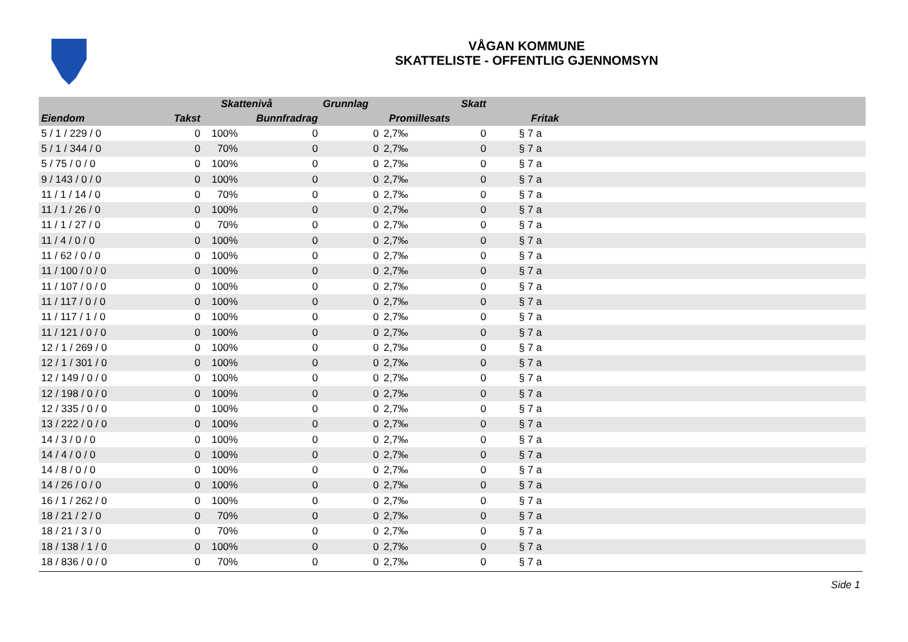VÅGAN KOMMUNE
SKATTELISTE - OFFENTLIG GJENNOMSYN
| | | Skattenivå | | Grunnlag | | Skatt | | |
| --- | --- | --- | --- | --- | --- | --- | --- | --- |
| Eiendom | Takst | | Bunnfradrag | | Promillesats | | Fritak | |
| 5 / 1 / 229 / 0 | 0 | 100% | 0 | 0 | 2,7‰ | 0 | § 7 a | |
| 5 / 1 / 344 / 0 | 0 | 70% | 0 | 0 | 2,7‰ | 0 | § 7 a | |
| 5 / 75 / 0 / 0 | 0 | 100% | 0 | 0 | 2,7‰ | 0 | § 7 a | |
| 9 / 143 / 0 / 0 | 0 | 100% | 0 | 0 | 2,7‰ | 0 | § 7 a | |
| 11 / 1 / 14 / 0 | 0 | 70% | 0 | 0 | 2,7‰ | 0 | § 7 a | |
| 11 / 1 / 26 / 0 | 0 | 100% | 0 | 0 | 2,7‰ | 0 | § 7 a | |
| 11 / 1 / 27 / 0 | 0 | 70% | 0 | 0 | 2,7‰ | 0 | § 7 a | |
| 11 / 4 / 0 / 0 | 0 | 100% | 0 | 0 | 2,7‰ | 0 | § 7 a | |
| 11 / 62 / 0 / 0 | 0 | 100% | 0 | 0 | 2,7‰ | 0 | § 7 a | |
| 11 / 100 / 0 / 0 | 0 | 100% | 0 | 0 | 2,7‰ | 0 | § 7 a | |
| 11 / 107 / 0 / 0 | 0 | 100% | 0 | 0 | 2,7‰ | 0 | § 7 a | |
| 11 / 117 / 0 / 0 | 0 | 100% | 0 | 0 | 2,7‰ | 0 | § 7 a | |
| 11 / 117 / 1 / 0 | 0 | 100% | 0 | 0 | 2,7‰ | 0 | § 7 a | |
| 11 / 121 / 0 / 0 | 0 | 100% | 0 | 0 | 2,7‰ | 0 | § 7 a | |
| 12 / 1 / 269 / 0 | 0 | 100% | 0 | 0 | 2,7‰ | 0 | § 7 a | |
| 12 / 1 / 301 / 0 | 0 | 100% | 0 | 0 | 2,7‰ | 0 | § 7 a | |
| 12 / 149 / 0 / 0 | 0 | 100% | 0 | 0 | 2,7‰ | 0 | § 7 a | |
| 12 / 198 / 0 / 0 | 0 | 100% | 0 | 0 | 2,7‰ | 0 | § 7 a | |
| 12 / 335 / 0 / 0 | 0 | 100% | 0 | 0 | 2,7‰ | 0 | § 7 a | |
| 13 / 222 / 0 / 0 | 0 | 100% | 0 | 0 | 2,7‰ | 0 | § 7 a | |
| 14 / 3 / 0 / 0 | 0 | 100% | 0 | 0 | 2,7‰ | 0 | § 7 a | |
| 14 / 4 / 0 / 0 | 0 | 100% | 0 | 0 | 2,7‰ | 0 | § 7 a | |
| 14 / 8 / 0 / 0 | 0 | 100% | 0 | 0 | 2,7‰ | 0 | § 7 a | |
| 14 / 26 / 0 / 0 | 0 | 100% | 0 | 0 | 2,7‰ | 0 | § 7 a | |
| 16 / 1 / 262 / 0 | 0 | 100% | 0 | 0 | 2,7‰ | 0 | § 7 a | |
| 18 / 21 / 2 / 0 | 0 | 70% | 0 | 0 | 2,7‰ | 0 | § 7 a | |
| 18 / 21 / 3 / 0 | 0 | 70% | 0 | 0 | 2,7‰ | 0 | § 7 a | |
| 18 / 138 / 1 / 0 | 0 | 100% | 0 | 0 | 2,7‰ | 0 | § 7 a | |
| 18 / 836 / 0 / 0 | 0 | 70% | 0 | 0 | 2,7‰ | 0 | § 7 a | |
Side 1